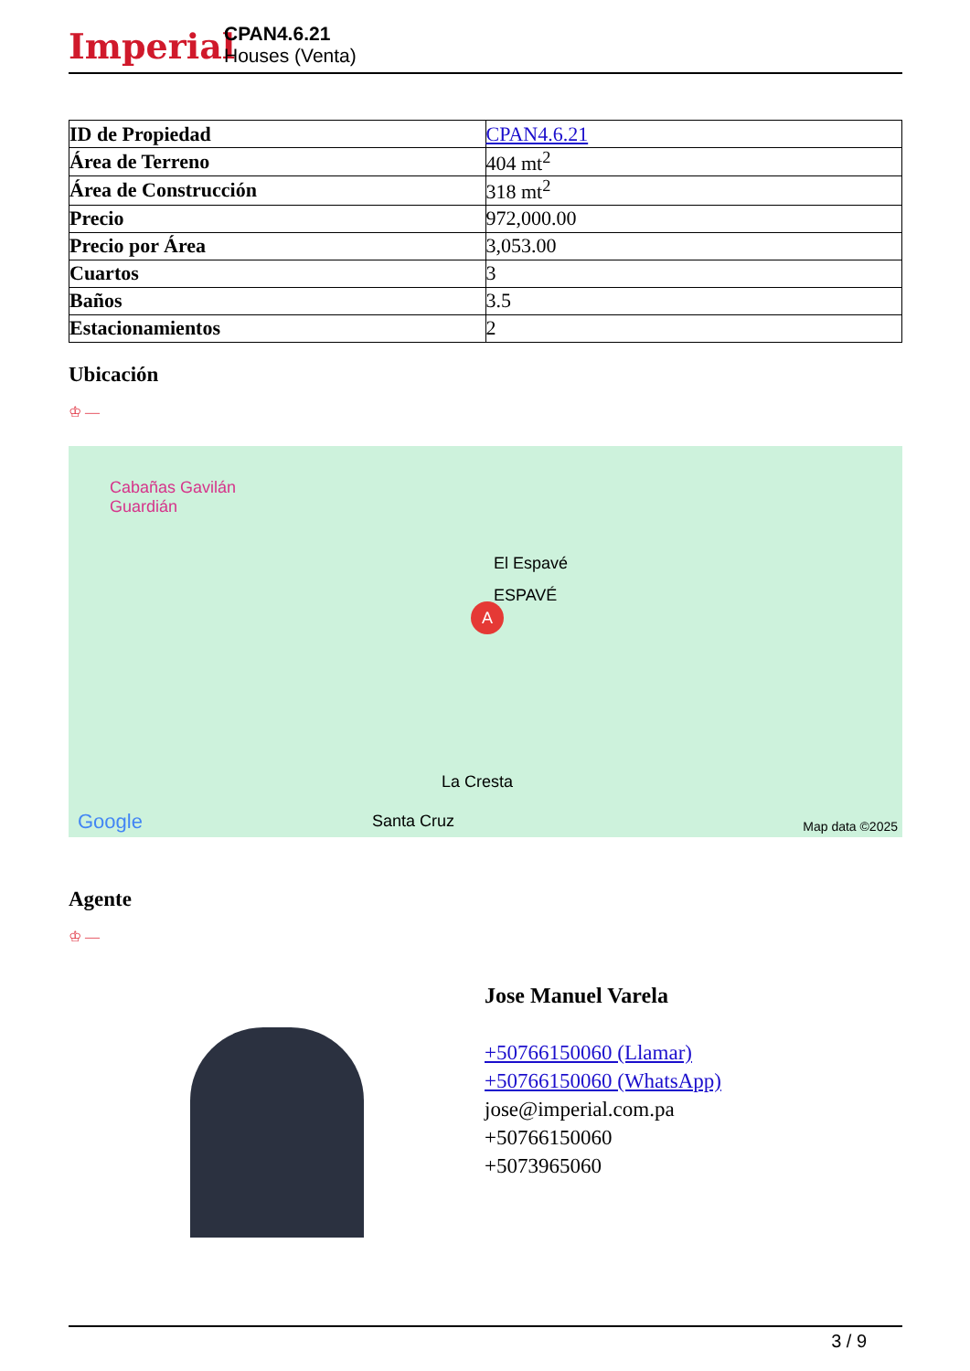Imperial
CPAN4.6.21
Houses (Venta)
| ID de Propiedad | CPAN4.6.21 |
| Área de Terreno | 404 mt<sup>2</sup> |
| Área de Construcción | 318 mt<sup>2</sup> |
| Precio | 972,000.00 |
| Precio por Área | 3,053.00 |
| Cuartos | 3 |
| Baños | 3.5 |
| Estacionamientos | 2 |
Ubicación
♔ —
Cabañas Gavilán
Guardián
El Espavé
ESPAVÉ
A
La Cresta
Santa Cruz Google Map data ©2025
Agente
♔ —
Jose Manuel Varela
+50766150060 (Llamar)
+50766150060 (WhatsApp)
jose@imperial.com.pa
+50766150060
+5073965060
3 / 9